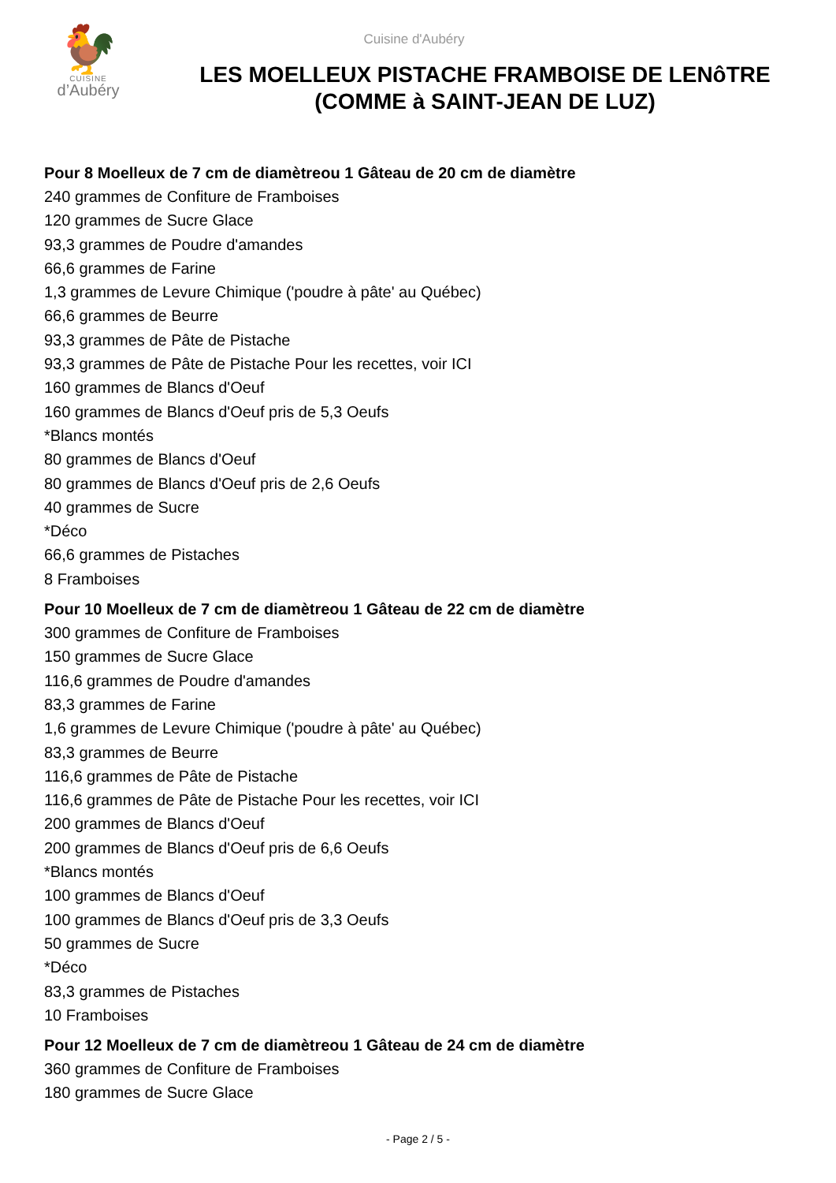🐓
CUISINE
d’Aubéry
Cuisine d'Aubéry
LES MOELLEUX PISTACHE FRAMBOISE DE LENôTRE (COMME à SAINT-JEAN DE LUZ)
Pour 8 Moelleux de 7 cm de diamètreou 1 Gâteau de 20 cm de diamètre
240 grammes de Confiture de Framboises
120 grammes de Sucre Glace
93,3 grammes de Poudre d'amandes
66,6 grammes de Farine
1,3 grammes de Levure Chimique ('poudre à pâte' au Québec)
66,6 grammes de Beurre
93,3 grammes de Pâte de Pistache
93,3 grammes de Pâte de Pistache Pour les recettes, voir ICI
160 grammes de Blancs d'Oeuf
160 grammes de Blancs d'Oeuf pris de 5,3 Oeufs
*Blancs montés
80 grammes de Blancs d'Oeuf
80 grammes de Blancs d'Oeuf pris de 2,6 Oeufs
40 grammes de Sucre
*Déco
66,6 grammes de Pistaches
8 Framboises
Pour 10 Moelleux de 7 cm de diamètreou 1 Gâteau de 22 cm de diamètre
300 grammes de Confiture de Framboises
150 grammes de Sucre Glace
116,6 grammes de Poudre d'amandes
83,3 grammes de Farine
1,6 grammes de Levure Chimique ('poudre à pâte' au Québec)
83,3 grammes de Beurre
116,6 grammes de Pâte de Pistache
116,6 grammes de Pâte de Pistache Pour les recettes, voir ICI
200 grammes de Blancs d'Oeuf
200 grammes de Blancs d'Oeuf pris de 6,6 Oeufs
*Blancs montés
100 grammes de Blancs d'Oeuf
100 grammes de Blancs d'Oeuf pris de 3,3 Oeufs
50 grammes de Sucre
*Déco
83,3 grammes de Pistaches
10 Framboises
Pour 12 Moelleux de 7 cm de diamètreou 1 Gâteau de 24 cm de diamètre
360 grammes de Confiture de Framboises
180 grammes de Sucre Glace
- Page 2 / 5 -